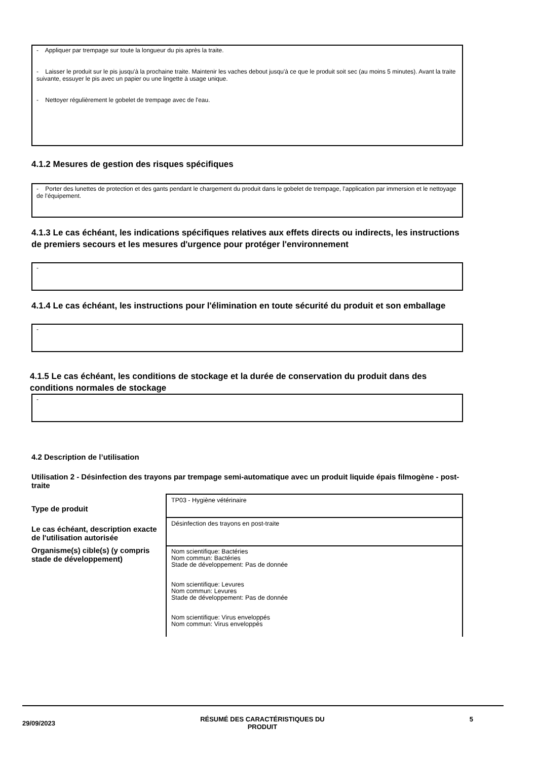- Appliquer par trempage sur toute la longueur du pis après la traite.
- Laisser le produit sur le pis jusqu'à la prochaine traite. Maintenir les vaches debout jusqu'à ce que le produit soit sec (au moins 5 minutes). Avant la traite suivante, essuyer le pis avec un papier ou une lingette à usage unique.
- Nettoyer régulièrement le gobelet de trempage avec de l'eau.
4.1.2 Mesures de gestion des risques spécifiques
- Porter des lunettes de protection et des gants pendant le chargement du produit dans le gobelet de trempage, l’application par immersion et le nettoyage de l’équipement.
4.1.3 Le cas échéant, les indications spécifiques relatives aux effets directs ou indirects, les instructions de premiers secours et les mesures d'urgence pour protéger l'environnement
-
4.1.4 Le cas échéant, les instructions pour l'élimination en toute sécurité du produit et son emballage
-
4.1.5 Le cas échéant, les conditions de stockage et la durée de conservation du produit dans des conditions normales de stockage
-
4.2 Description de l’utilisation
Utilisation 2 - Désinfection des trayons par trempage semi-automatique avec un produit liquide épais filmogène - post-traite
| Type de produit | TP03 - Hygiène vétérinaire |
| Le cas échéant, description exacte de l'utilisation autorisée | Désinfection des trayons en post-traite |
| Organisme(s) cible(s) (y compris stade de développement) | Nom scientifique: Bactéries Nom commun: Bactéries Stade de développement: Pas de donnée Nom scientifique: Levures Nom commun: Levures Stade de développement: Pas de donnée Nom scientifique: Virus enveloppés Nom commun: Virus enveloppés |
29/09/2023 RÉSUMÉ DES CARACTÉRISTIQUES DU
PRODUIT 5